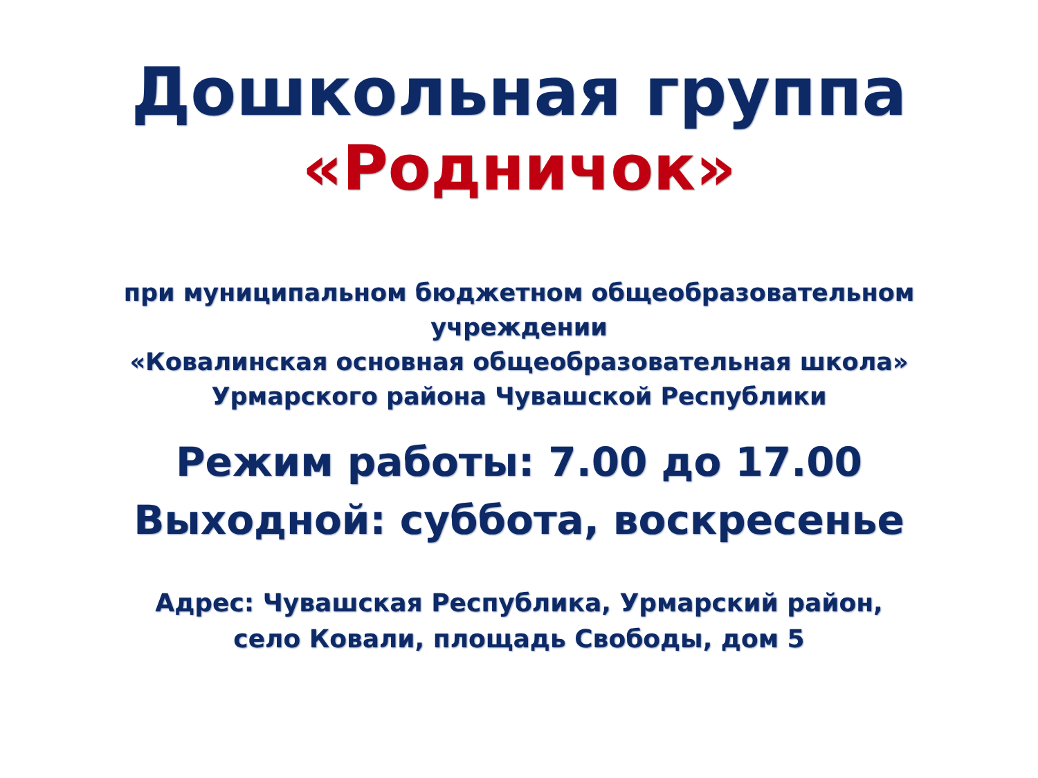Дошкольная группа
«Родничок»
при муниципальном бюджетном общеобразовательном
учреждении
«Ковалинская основная общеобразовательная школа»
Урмарского района Чувашской Республики
Режим работы: 7.00 до 17.00
Выходной: суббота, воскресенье
Адрес: Чувашская Республика, Урмарский район,
село Ковали, площадь Свободы, дом 5